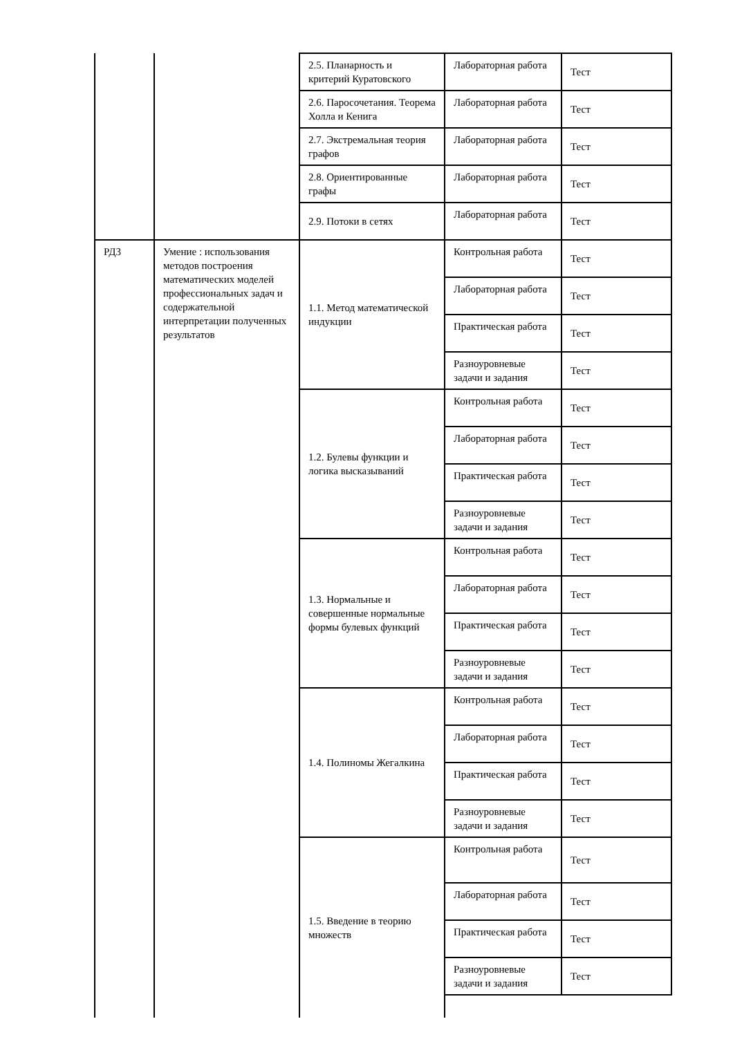| | | 2.5. Планарность и критерий Куратовского | Лабораторная работа | Тест |
| | | 2.6. Паросочетания. Теорема Холла и Кенига | Лабораторная работа | Тест |
| | | 2.7. Экстремальная теория графов | Лабораторная работа | Тест |
| | | 2.8. Ориентированные графы | Лабораторная работа | Тест |
| | | 2.9. Потоки в сетях | Лабораторная работа | Тест |
| РД3 | Умение : использования методов построения математических моделей профессиональных задач и содержательной интерпретации полученных результатов | 1.1. Метод математической индукции | Контрольная работа | Тест |
| | | | Лабораторная работа | Тест |
| | | | Практическая работа | Тест |
| | | | Разноуровневые задачи и задания | Тест |
| | | 1.2. Булевы функции и логика высказываний | Контрольная работа | Тест |
| | | | Лабораторная работа | Тест |
| | | | Практическая работа | Тест |
| | | | Разноуровневые задачи и задания | Тест |
| | | 1.3. Нормальные и совершенные нормальные формы булевых функций | Контрольная работа | Тест |
| | | | Лабораторная работа | Тест |
| | | | Практическая работа | Тест |
| | | | Разноуровневые задачи и задания | Тест |
| | | 1.4. Полиномы Жегалкина | Контрольная работа | Тест |
| | | | Лабораторная работа | Тест |
| | | | Практическая работа | Тест |
| | | | Разноуровневые задачи и задания | Тест |
| | | 1.5. Введение в теорию множеств | Контрольная работа | Тест |
| | | | Лабораторная работа | Тест |
| | | | Практическая работа | Тест |
| | | | Разноуровневые задачи и задания | Тест |